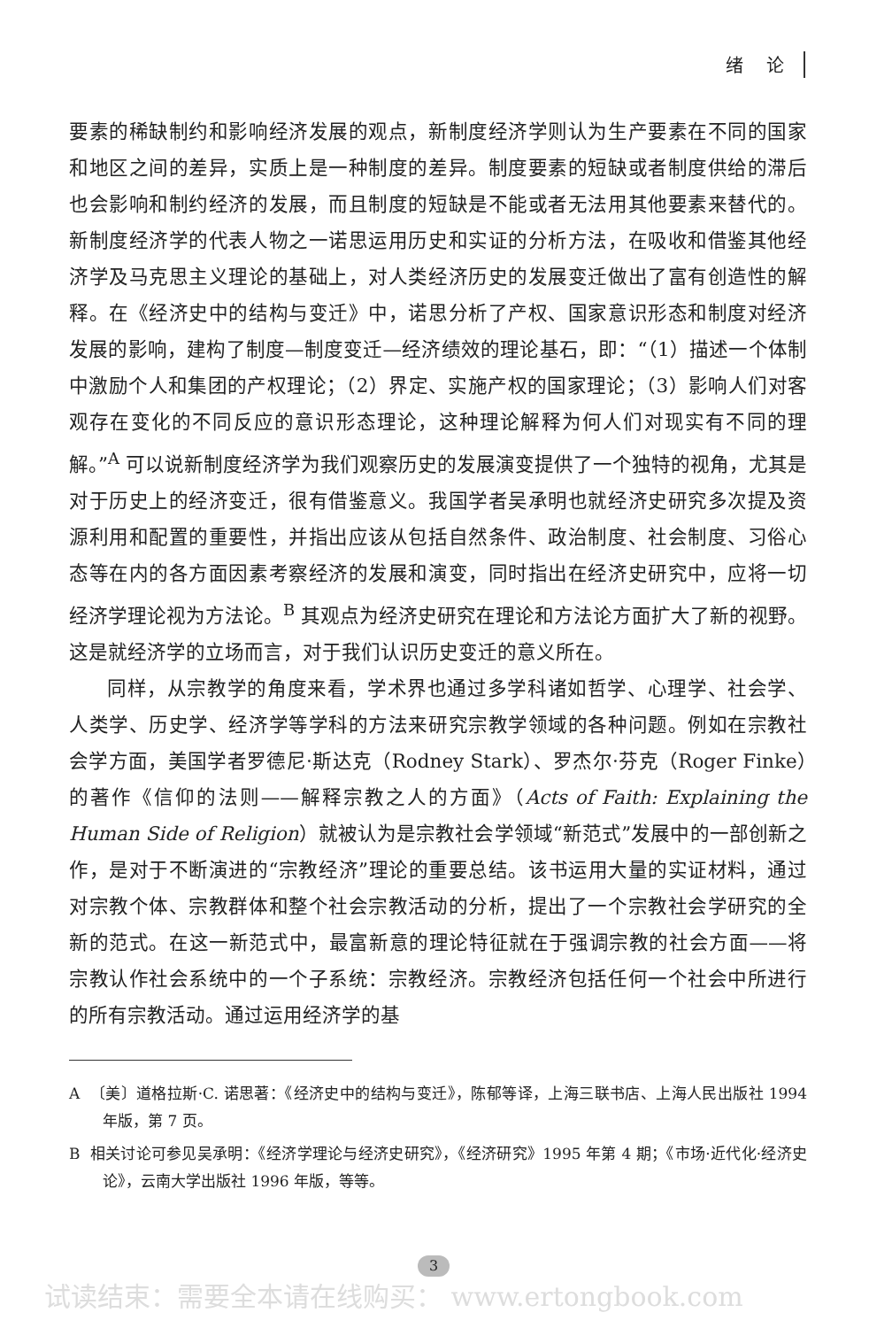绪 论
要素的稀缺制约和影响经济发展的观点，新制度经济学则认为生产要素在不同的国家和地区之间的差异，实质上是一种制度的差异。制度要素的短缺或者制度供给的滞后也会影响和制约经济的发展，而且制度的短缺是不能或者无法用其他要素来替代的。新制度经济学的代表人物之一诺思运用历史和实证的分析方法，在吸收和借鉴其他经济学及马克思主义理论的基础上，对人类经济历史的发展变迁做出了富有创造性的解释。在《经济史中的结构与变迁》中，诺思分析了产权、国家意识形态和制度对经济发展的影响，建构了制度—制度变迁—经济绩效的理论基石，即：“（1）描述一个体制中激励个人和集团的产权理论；（2）界定、实施产权的国家理论；（3）影响人们对客观存在变化的不同反应的意识形态理论，这种理论解释为何人们对现实有不同的理解。”<sup>A</sup> 可以说新制度经济学为我们观察历史的发展演变提供了一个独特的视角，尤其是对于历史上的经济变迁，很有借鉴意义。我国学者吴承明也就经济史研究多次提及资源利用和配置的重要性，并指出应该从包括自然条件、政治制度、社会制度、习俗心态等在内的各方面因素考察经济的发展和演变，同时指出在经济史研究中，应将一切经济学理论视为方法论。<sup>B</sup> 其观点为经济史研究在理论和方法论方面扩大了新的视野。这是就经济学的立场而言，对于我们认识历史变迁的意义所在。
同样，从宗教学的角度来看，学术界也通过多学科诸如哲学、心理学、社会学、人类学、历史学、经济学等学科的方法来研究宗教学领域的各种问题。例如在宗教社会学方面，美国学者罗德尼·斯达克（Rodney Stark）、罗杰尔·芬克（Roger Finke）的著作《信仰的法则——解释宗教之人的方面》（Acts of Faith: Explaining the Human Side of Religion）就被认为是宗教社会学领域“新范式”发展中的一部创新之作，是对于不断演进的“宗教经济”理论的重要总结。该书运用大量的实证材料，通过对宗教个体、宗教群体和整个社会宗教活动的分析，提出了一个宗教社会学研究的全新的范式。在这一新范式中，最富新意的理论特征就在于强调宗教的社会方面——将宗教认作社会系统中的一个子系统：宗教经济。宗教经济包括任何一个社会中所进行的所有宗教活动。通过运用经济学的基
A 〔美〕道格拉斯·C. 诺思著：《经济史中的结构与变迁》，陈郁等译，上海三联书店、上海人民出版社 1994 年版，第 7 页。
B 相关讨论可参见吴承明：《经济学理论与经济史研究》，《经济研究》1995 年第 4 期；《市场·近代化·经济史论》，云南大学出版社 1996 年版，等等。
3
试读结束：需要全本请在线购买： www.ertongbook.com